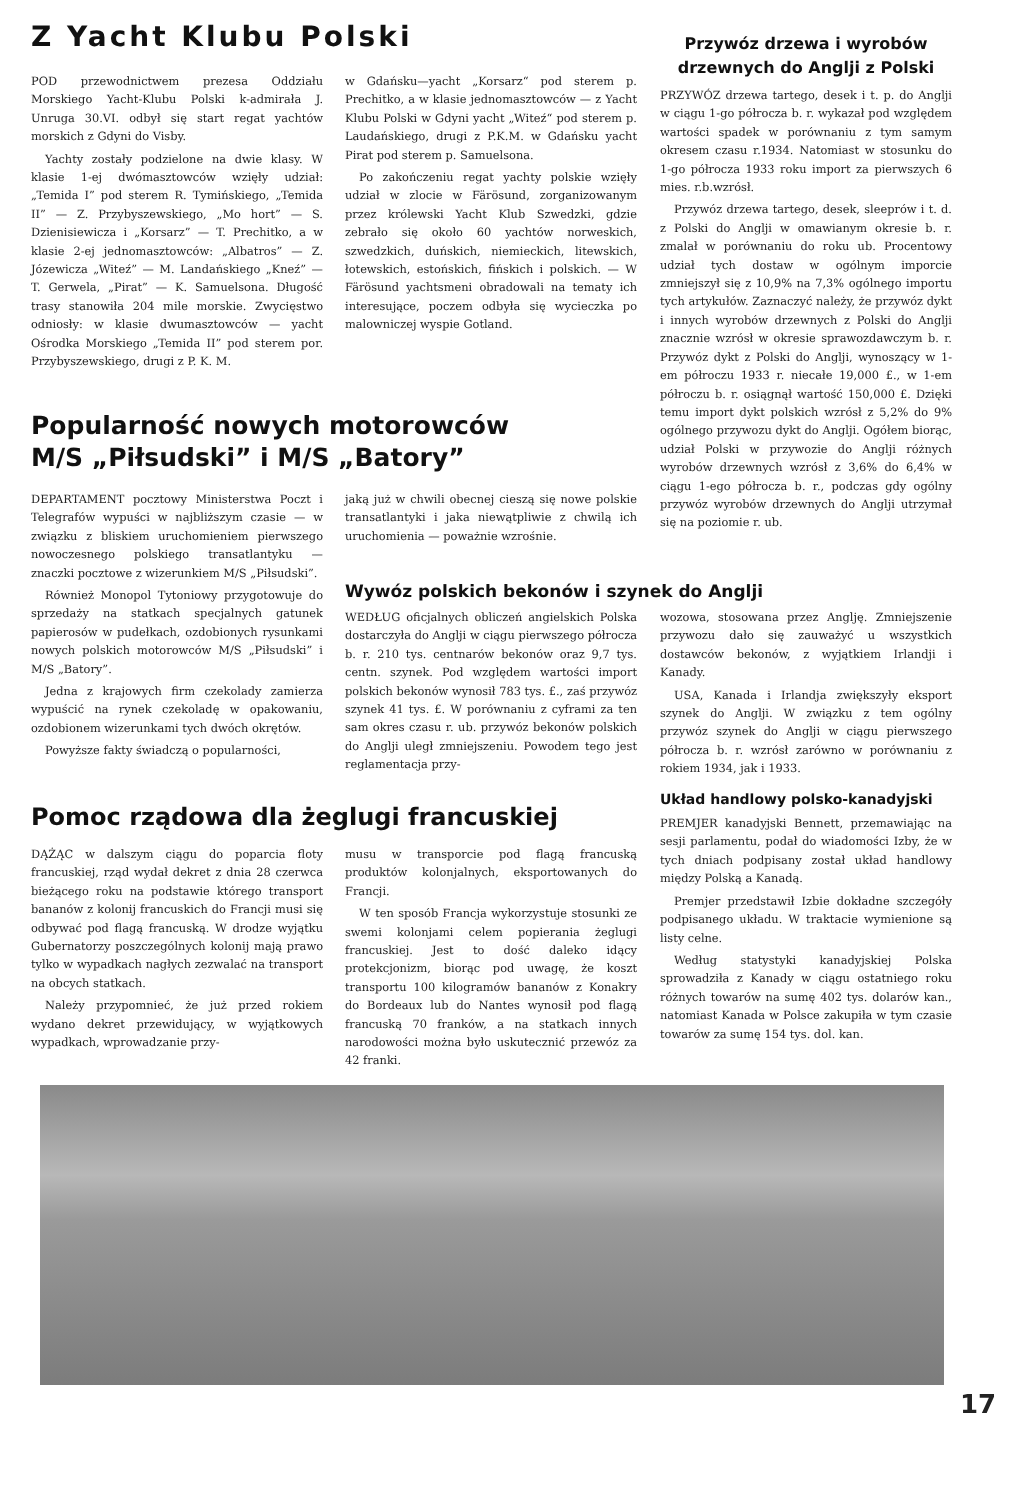Z Yacht Klubu Polski
POD przewodnictwem prezesa Oddziału Morskiego Yacht-Klubu Polski k-admirała J. Unruga 30.VI. odbył się start regat yachtów morskich z Gdyni do Visby.
Yachty zostały podzielone na dwie klasy. W klasie 1-ej dwómasztowców wzięły udział: „Temida I” pod sterem R. Tymińskiego, „Temida II” — Z. Przybyszewskiego, „Mo hort” — S. Dzienisiewicza i „Korsarz” — T. Prechitko, a w klasie 2-ej jednomasztowców: „Albatros” — Z. Józewicza „Witeź” — M. Landańskiego „Kneź” — T. Gerwela, „Pirat” — K. Samuelsona. Długość trasy stanowiła 204 mile morskie. Zwycięstwo odniosły: w klasie dwumasztowców — yacht Ośrodka Morskiego „Temida II” pod sterem por. Przybyszewskiego, drugi z P. K. M.
w Gdańsku—yacht „Korsarz“ pod sterem p. Prechitko, a w klasie jednomasztowców — z Yacht Klubu Polski w Gdyni yacht „Witeź“ pod sterem p. Laudańskiego, drugi z P.K.M. w Gdańsku yacht Pirat pod sterem p. Samuelsona.
Po zakończeniu regat yachty polskie wzięły udział w zlocie w Färösund, zorganizowanym przez królewski Yacht Klub Szwedzki, gdzie zebrało się około 60 yachtów norweskich, szwedzkich, duńskich, niemieckich, litewskich, łotewskich, estońskich, fińskich i polskich. — W Färösund yachtsmeni obradowali na tematy ich interesujące, poczem odbyła się wycieczka po malowniczej wyspie Gotland.
Przywóz drzewa i wyrobów drzewnych do Anglji z Polski
PRZYWÓZ drzewa tartego, desek i t. p. do Anglji w ciągu 1-go półrocza b. r. wykazał pod względem wartości spadek w porównaniu z tym samym okresem czasu r.1934. Natomiast w stosunku do 1-go półrocza 1933 roku import za pierwszych 6 mies. r.b.wzrósł.
Przywóz drzewa tartego, desek, sleeprów i t. d. z Polski do Anglji w omawianym okresie b. r. zmalał w porównaniu do roku ub. Procentowy udział tych dostaw w ogólnym imporcie zmniejszył się z 10,9% na 7,3% ogólnego importu tych artykułów. Zaznaczyć należy, że przywóz dykt i innych wyrobów drzewnych z Polski do Anglji znacznie wzrósł w okresie sprawozdawczym b. r. Przywóz dykt z Polski do Anglji, wynoszący w 1-em półroczu 1933 r. niecałe 19,000 £., w 1-em półroczu b. r. osiągnął wartość 150,000 £. Dzięki temu import dykt polskich wzrósł z 5,2% do 9% ogólnego przywozu dykt do Anglji. Ogółem biorąc, udział Polski w przywozie do Anglji różnych wyrobów drzewnych wzrósł z 3,6% do 6,4% w ciągu 1-ego półrocza b. r., podczas gdy ogólny przywóz wyrobów drzewnych do Anglji utrzymał się na poziomie r. ub.
Popularność nowych motorowców
M/S „Piłsudski” i M/S „Batory”
DEPARTAMENT pocztowy Ministerstwa Poczt i Telegrafów wypuści w najbliższym czasie — w związku z bliskiem uruchomieniem pierwszego nowoczesnego polskiego transatlantyku — znaczki pocztowe z wizerunkiem M/S „Piłsudski”.
Również Monopol Tytoniowy przygotowuje do sprzedaży na statkach specjalnych gatunek papierosów w pudełkach, ozdobionych rysunkami nowych polskich motorowców M/S „Piłsudski” i M/S „Batory”.
Jedna z krajowych firm czekolady zamierza wypuścić na rynek czekoladę w opakowaniu, ozdobionem wizerunkami tych dwóch okrętów.
Powyższe fakty świadczą o popularności,
jaką już w chwili obecnej cieszą się nowe polskie transatlantyki i jaka niewątpliwie z chwilą ich uruchomienia — poważnie wzrośnie.
Wywóz polskich bekonów i szynek do Anglji
WEDŁUG oficjalnych obliczeń angielskich Polska dostarczyła do Anglji w ciągu pierwszego półrocza b. r. 210 tys. centnarów bekonów oraz 9,7 tys. centn. szynek. Pod względem wartości import polskich bekonów wynosił 783 tys. £., zaś przywóz szynek 41 tys. £. W porównaniu z cyframi za ten sam okres czasu r. ub. przywóz bekonów polskich do Anglji uległ zmniejszeniu. Powodem tego jest reglamentacja przy-
wozowa, stosowana przez Anglję. Zmniejszenie przywozu dało się zauważyć u wszystkich dostawców bekonów, z wyjątkiem Irlandji i Kanady.
USA, Kanada i Irlandja zwiększyły eksport szynek do Anglji. W związku z tem ogólny przywóz szynek do Anglji w ciągu pierwszego półrocza b. r. wzrósł zarówno w porównaniu z rokiem 1934, jak i 1933.
Układ handlowy polsko-kanadyjski
PREMJER kanadyjski Bennett, przemawiając na sesji parlamentu, podał do wiadomości Izby, że w tych dniach podpisany został układ handlowy między Polską a Kanadą.
Premjer przedstawił Izbie dokładne szczegóły podpisanego układu. W traktacie wymienione są listy celne.
Według statystyki kanadyjskiej Polska sprowadziła z Kanady w ciągu ostatniego roku różnych towarów na sumę 402 tys. dolarów kan., natomiast Kanada w Polsce zakupiła w tym czasie towarów za sumę 154 tys. dol. kan.
Pomoc rządowa dla żeglugi francuskiej
DĄŻĄC w dalszym ciągu do poparcia floty francuskiej, rząd wydał dekret z dnia 28 czerwca bieżącego roku na podstawie którego transport bananów z kolonij francuskich do Francji musi się odbywać pod flagą francuską. W drodze wyjątku Gubernatorzy poszczególnych kolonij mają prawo tylko w wypadkach nagłych zezwalać na transport na obcych statkach.
Należy przypomnieć, że już przed rokiem wydano dekret przewidujący, w wyjątkowych wypadkach, wprowadzanie przy-
musu w transporcie pod flagą francuską produktów kolonjalnych, eksportowanych do Francji.
W ten sposób Francja wykorzystuje stosunki ze swemi kolonjami celem popierania żeglugi francuskiej. Jest to dość daleko idący protekcjonizm, biorąc pod uwagę, że koszt transportu 100 kilogramów bananów z Konakry do Bordeaux lub do Nantes wynosił pod flagą francuską 70 franków, a na statkach innych narodowości można było uskutecznić przewóz za 42 franki.
17